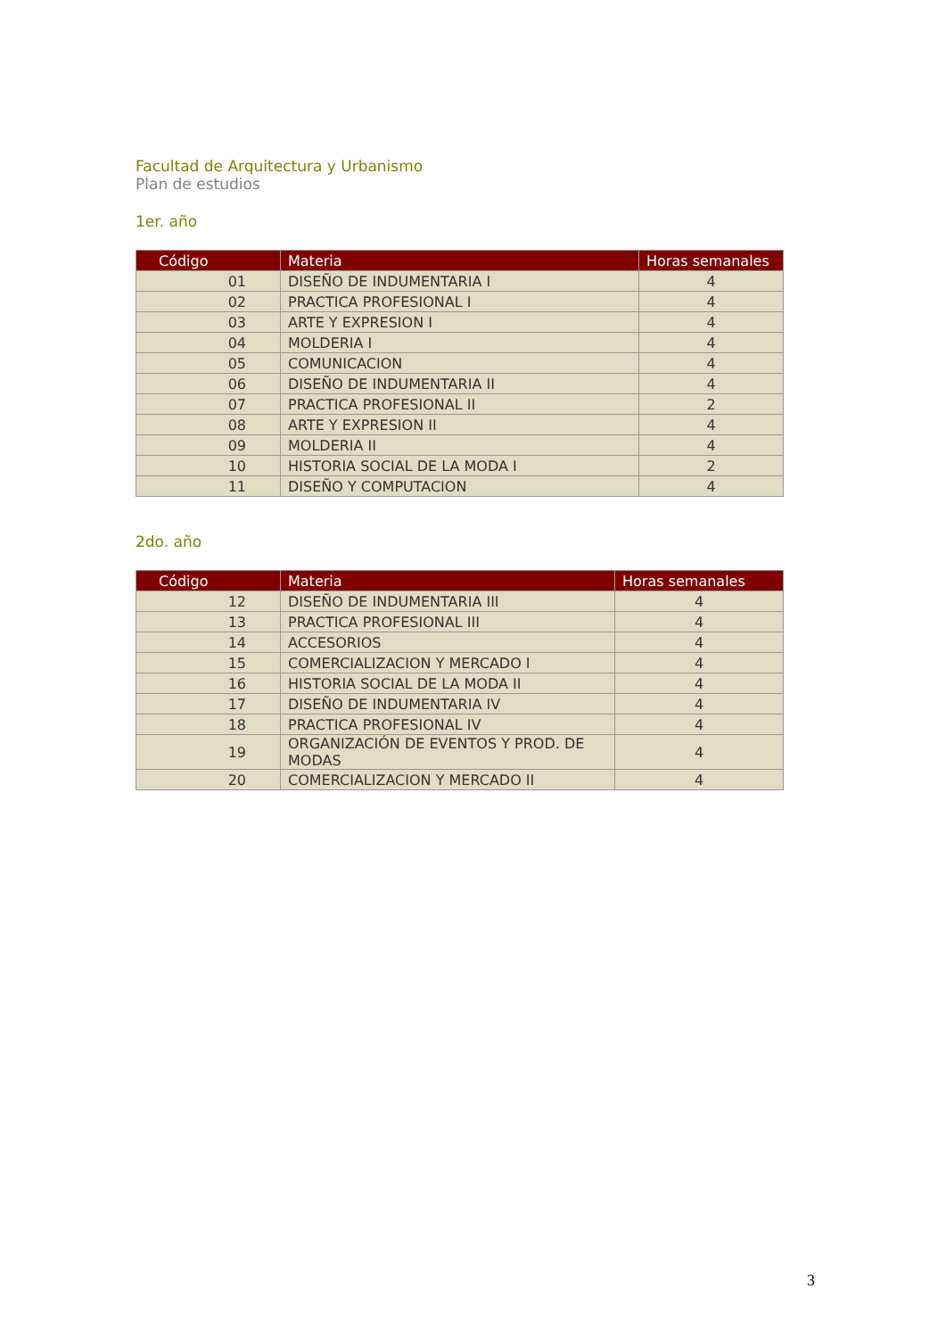Facultad de Arquitectura y Urbanismo
Plan de estudios
1er. año
| Código | Materia | Horas semanales |
| --- | --- | --- |
| 01 | DISEÑO DE INDUMENTARIA I | 4 |
| 02 | PRACTICA PROFESIONAL I | 4 |
| 03 | ARTE Y EXPRESION I | 4 |
| 04 | MOLDERIA I | 4 |
| 05 | COMUNICACION | 4 |
| 06 | DISEÑO DE INDUMENTARIA II | 4 |
| 07 | PRACTICA PROFESIONAL II | 2 |
| 08 | ARTE Y EXPRESION II | 4 |
| 09 | MOLDERIA II | 4 |
| 10 | HISTORIA SOCIAL DE LA MODA I | 2 |
| 11 | DISEÑO Y COMPUTACION | 4 |
2do. año
| Código | Materia | Horas semanales |
| --- | --- | --- |
| 12 | DISEÑO DE INDUMENTARIA III | 4 |
| 13 | PRACTICA PROFESIONAL III | 4 |
| 14 | ACCESORIOS | 4 |
| 15 | COMERCIALIZACION Y MERCADO I | 4 |
| 16 | HISTORIA SOCIAL DE LA MODA II | 4 |
| 17 | DISEÑO DE INDUMENTARIA IV | 4 |
| 18 | PRACTICA PROFESIONAL IV | 4 |
| 19 | ORGANIZACIÓN DE EVENTOS Y PROD. DE MODAS | 4 |
| 20 | COMERCIALIZACION Y MERCADO II | 4 |
3